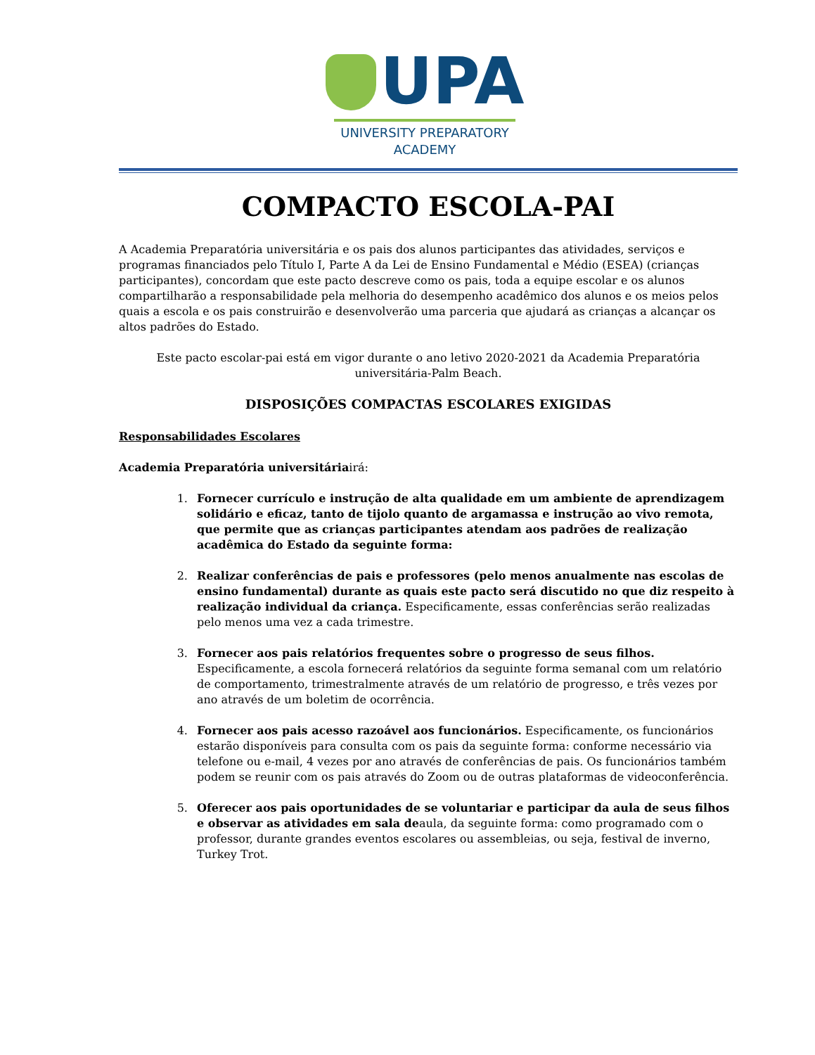UPA
UNIVERSITY PREPARATORY
ACADEMY
COMPACTO ESCOLA-PAI
A Academia Preparatória universitária e os pais dos alunos participantes das atividades, serviços e programas financiados pelo Título I, Parte A da Lei de Ensino Fundamental e Médio (ESEA) (crianças participantes), concordam que este pacto descreve como os pais, toda a equipe escolar e os alunos compartilharão a responsabilidade pela melhoria do desempenho acadêmico dos alunos e os meios pelos quais a escola e os pais construirão e desenvolverão uma parceria que ajudará as crianças a alcançar os altos padrões do Estado.
Este pacto escolar-pai está em vigor durante o ano letivo 2020-2021 da Academia Preparatória universitária-Palm Beach.
DISPOSIÇÕES COMPACTAS ESCOLARES EXIGIDAS
Responsabilidades Escolares
Academia Preparatória universitáriairá:
1. Fornecer currículo e instrução de alta qualidade em um ambiente de aprendizagem solidário e eficaz, tanto de tijolo quanto de argamassa e instrução ao vivo remota, que permite que as crianças participantes atendam aos padrões de realização acadêmica do Estado da seguinte forma:
2. Realizar conferências de pais e professores (pelo menos anualmente nas escolas de ensino fundamental) durante as quais este pacto será discutido no que diz respeito à realização individual da criança. Especificamente, essas conferências serão realizadas pelo menos uma vez a cada trimestre.
3. Fornecer aos pais relatórios frequentes sobre o progresso de seus filhos. Especificamente, a escola fornecerá relatórios da seguinte forma semanal com um relatório de comportamento, trimestralmente através de um relatório de progresso, e três vezes por ano através de um boletim de ocorrência.
4. Fornecer aos pais acesso razoável aos funcionários. Especificamente, os funcionários estarão disponíveis para consulta com os pais da seguinte forma: conforme necessário via telefone ou e-mail, 4 vezes por ano através de conferências de pais. Os funcionários também podem se reunir com os pais através do Zoom ou de outras plataformas de videoconferência.
5. Oferecer aos pais oportunidades de se voluntariar e participar da aula de seus filhos e observar as atividades em sala deaula, da seguinte forma: como programado com o professor, durante grandes eventos escolares ou assembleias, ou seja, festival de inverno, Turkey Trot.